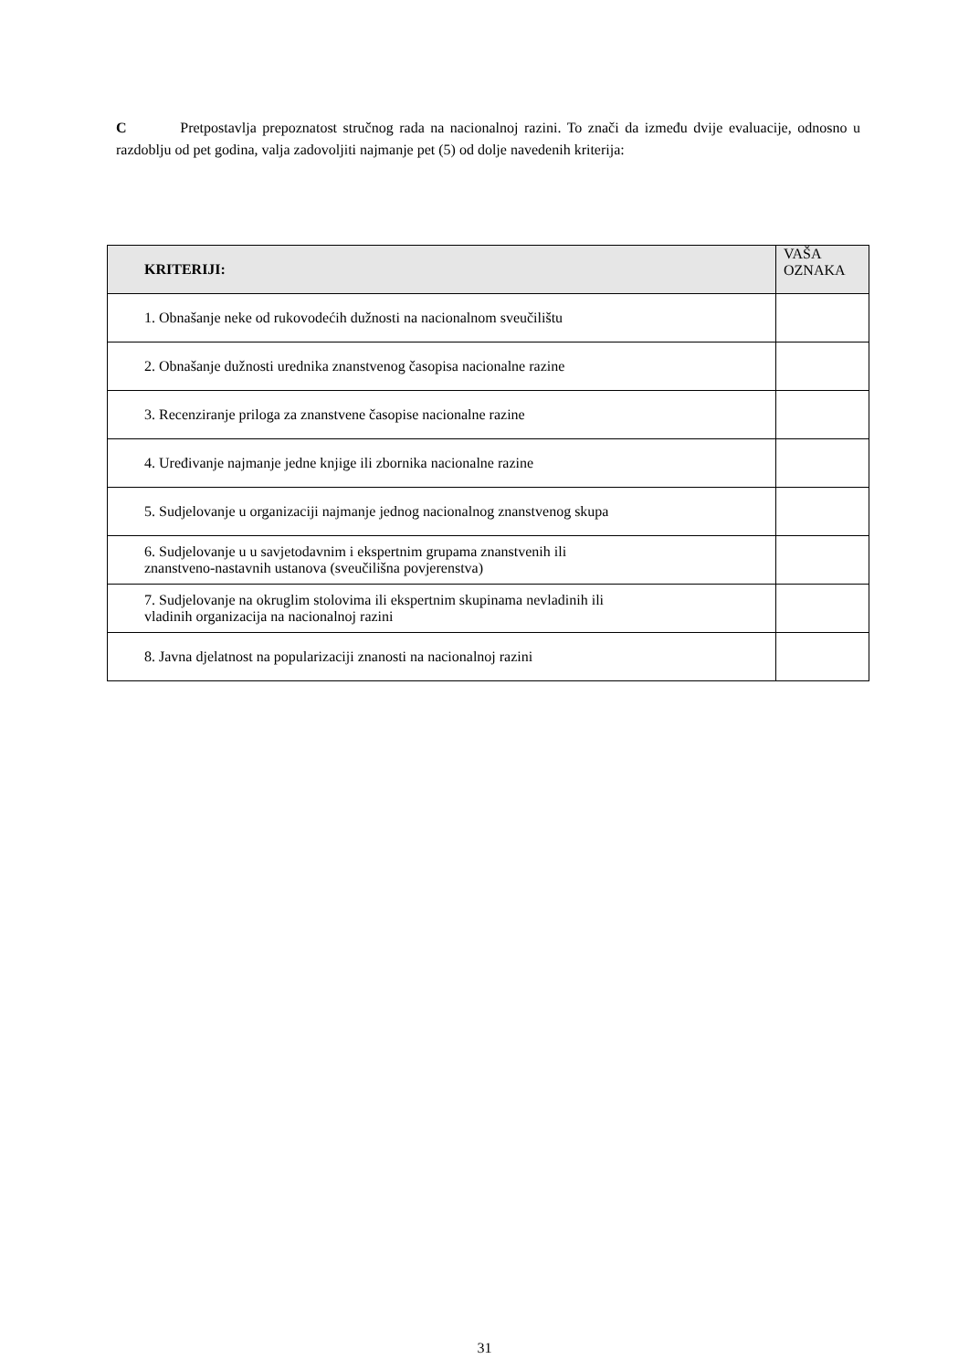C Pretpostavlja prepoznatost stručnog rada na nacionalnoj razini. To znači da između dvije evaluacije, odnosno u razdoblju od pet godina, valja zadovoljiti najmanje pet (5) od dolje navedenih kriterija:
| KRITERIJI: | VAŠA OZNAKA |
| --- | --- |
| 1. Obnašanje neke od rukovodećih dužnosti na nacionalnom sveučilištu | |
| 2. Obnašanje dužnosti urednika znanstvenog časopisa nacionalne razine | |
| 3. Recenziranje priloga za znanstvene časopise nacionalne razine | |
| 4. Uređivanje najmanje jedne knjige ili zbornika nacionalne razine | |
| 5. Sudjelovanje u organizaciji najmanje jednog nacionalnog znanstvenog skupa | |
| 6. Sudjelovanje u u savjetodavnim i ekspertnim grupama znanstvenih ili znanstveno-nastavnih ustanova (sveučilišna povjerenstva) | |
| 7. Sudjelovanje na okruglim stolovima ili ekspertnim skupinama nevladinih ili vladinih organizacija na nacionalnoj razini | |
| 8. Javna djelatnost na popularizaciji znanosti na nacionalnoj razini | |
31